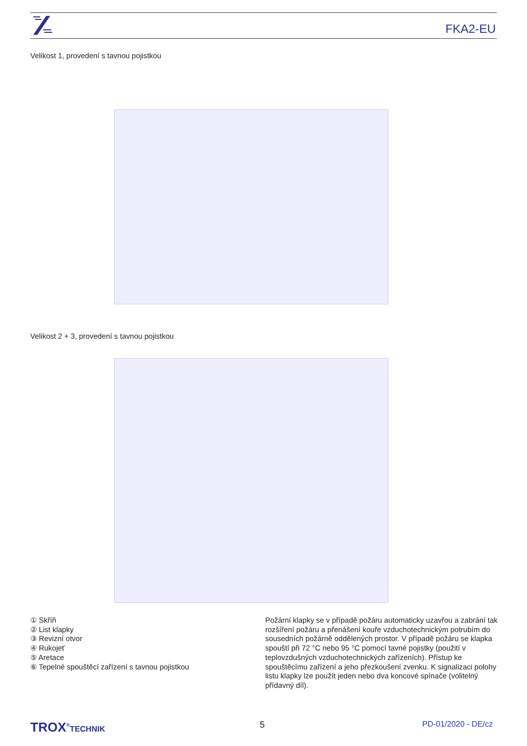FKA2-EU
Velikost 1, provedení s tavnou pojistkou
Velikost 2 + 3, provedení s tavnou pojistkou
① Skříň
② List klapky
③ Revizní otvor
④ Rukojeť
⑤ Aretace
⑥ Tepelné spouštěcí zařízení s tavnou pojistkou
Požární klapky se v případě požáru automaticky uzavřou a zabrání tak rozšíření požáru a přenášení kouře vzduchotechnickým potrubím do sousedních požárně oddělených prostor. V případě požáru se klapka spouští při 72 °C nebo 95 °C pomocí tavné pojistky (použití v teplovzdušných vzduchotechnických zařízeních). Přístup ke spouštěcímu zařízení a jeho přezkoušení zvenku. K signalizaci polohy listu klapky lze použít jeden nebo dva koncové spínače (volitelný přídavný díl).
TROX<sup>®</sup>TECHNIK 5 PD-01/2020 - DE/cz